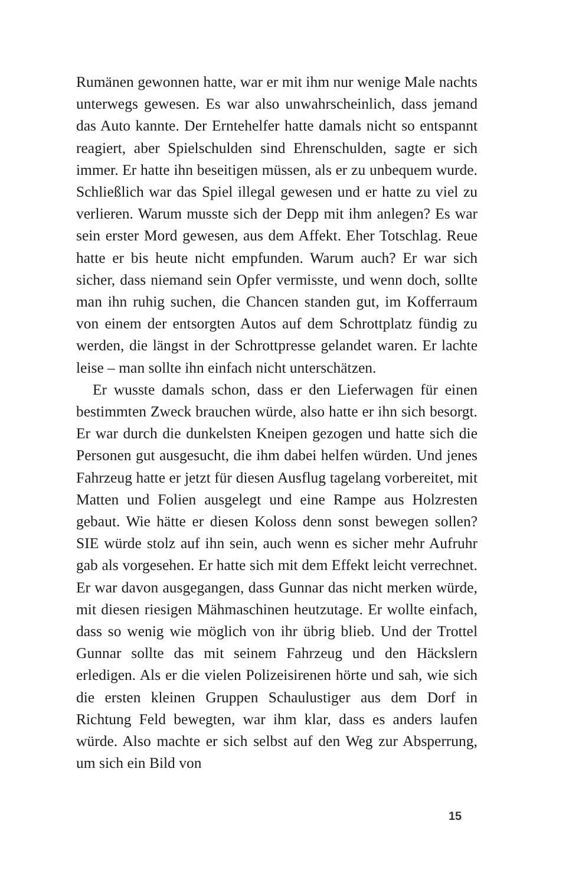Rumänen gewonnen hatte, war er mit ihm nur wenige Male nachts unterwegs gewesen. Es war also unwahrscheinlich, dass jemand das Auto kannte. Der Erntehelfer hatte damals nicht so entspannt reagiert, aber Spielschulden sind Ehrenschulden, sagte er sich immer. Er hatte ihn beseitigen müssen, als er zu unbequem wurde. Schließlich war das Spiel illegal gewesen und er hatte zu viel zu verlieren. Warum musste sich der Depp mit ihm anlegen? Es war sein erster Mord gewesen, aus dem Affekt. Eher Totschlag. Reue hatte er bis heute nicht empfunden. Warum auch? Er war sich sicher, dass niemand sein Opfer vermisste, und wenn doch, sollte man ihn ruhig suchen, die Chancen standen gut, im Kofferraum von einem der entsorgten Autos auf dem Schrottplatz fündig zu werden, die längst in der Schrottpresse gelandet waren. Er lachte leise – man sollte ihn einfach nicht unterschätzen.
Er wusste damals schon, dass er den Lieferwagen für einen bestimmten Zweck brauchen würde, also hatte er ihn sich besorgt. Er war durch die dunkelsten Kneipen gezogen und hatte sich die Personen gut ausgesucht, die ihm dabei helfen würden. Und jenes Fahrzeug hatte er jetzt für diesen Ausflug tagelang vorbereitet, mit Matten und Folien ausgelegt und eine Rampe aus Holzresten gebaut. Wie hätte er diesen Koloss denn sonst bewegen sollen? SIE würde stolz auf ihn sein, auch wenn es sicher mehr Aufruhr gab als vorgesehen. Er hatte sich mit dem Effekt leicht verrechnet. Er war davon ausgegangen, dass Gunnar das nicht merken würde, mit diesen riesigen Mähmaschinen heutzutage. Er wollte einfach, dass so wenig wie möglich von ihr übrig blieb. Und der Trottel Gunnar sollte das mit seinem Fahrzeug und den Häckslern erledigen. Als er die vielen Polizeisirenen hörte und sah, wie sich die ersten kleinen Gruppen Schaulustiger aus dem Dorf in Richtung Feld bewegten, war ihm klar, dass es anders laufen würde. Also machte er sich selbst auf den Weg zur Absperrung, um sich ein Bild von
15